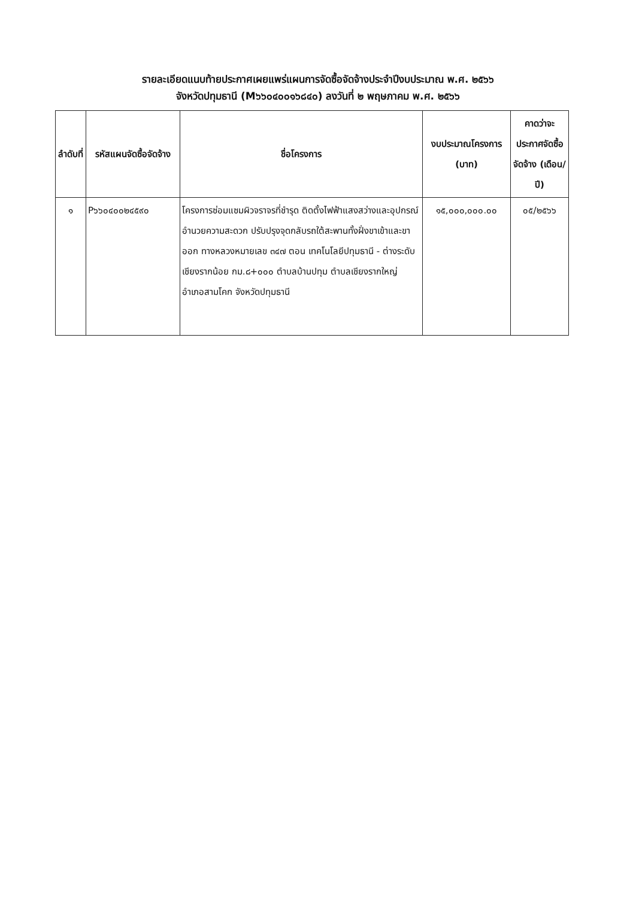รายละเอียดแนบท้ายประกาศเผยแพร่แผนการจัดซื้อจัดจ้างประจำปีงบประมาณ พ.ศ. ๒๕๖๖
จังหวัดปทุมธานี (M๖๖๐๔๐๐๑๖๘๔๐) ลงวันที่ ๒ พฤษภาคม พ.ศ. ๒๕๖๖
| ลำดับที่ | รหัสแผนจัดซื้อจัดจ้าง | ชื่อโครงการ | งบประมาณโครงการ (บาท) | คาดว่าจะประกาศจัดซื้อจัดจ้าง (เดือน/ปี) |
| --- | --- | --- | --- | --- |
| ๑ | P๖๖๐๔๐๐๒๔๕๙๐ | โครงการซ่อมแซมผิวจราจรที่ชำรุด ติดตั้งไฟฟ้าแสงสว่างและอุปกรณ์อำนวยความสะดวก ปรับปรุงจุดกลับรถใต้สะพานทั้งฝั่งขาเข้าและขาออก ทางหลวงหมายเลข ๓๔๗ ตอน เทคโนโลยีปทุมธานี - ต่างระดับเชียงรากน้อย กม.๘+๐๐๐ ตำบลบ้านปทุม ตำบลเชียงรากใหญ่ อำเภอสามโคก จังหวัดปทุมธานี | ๑๕,๐๐๐,๐๐๐.๐๐ | ๐๕/๒๕๖๖ |